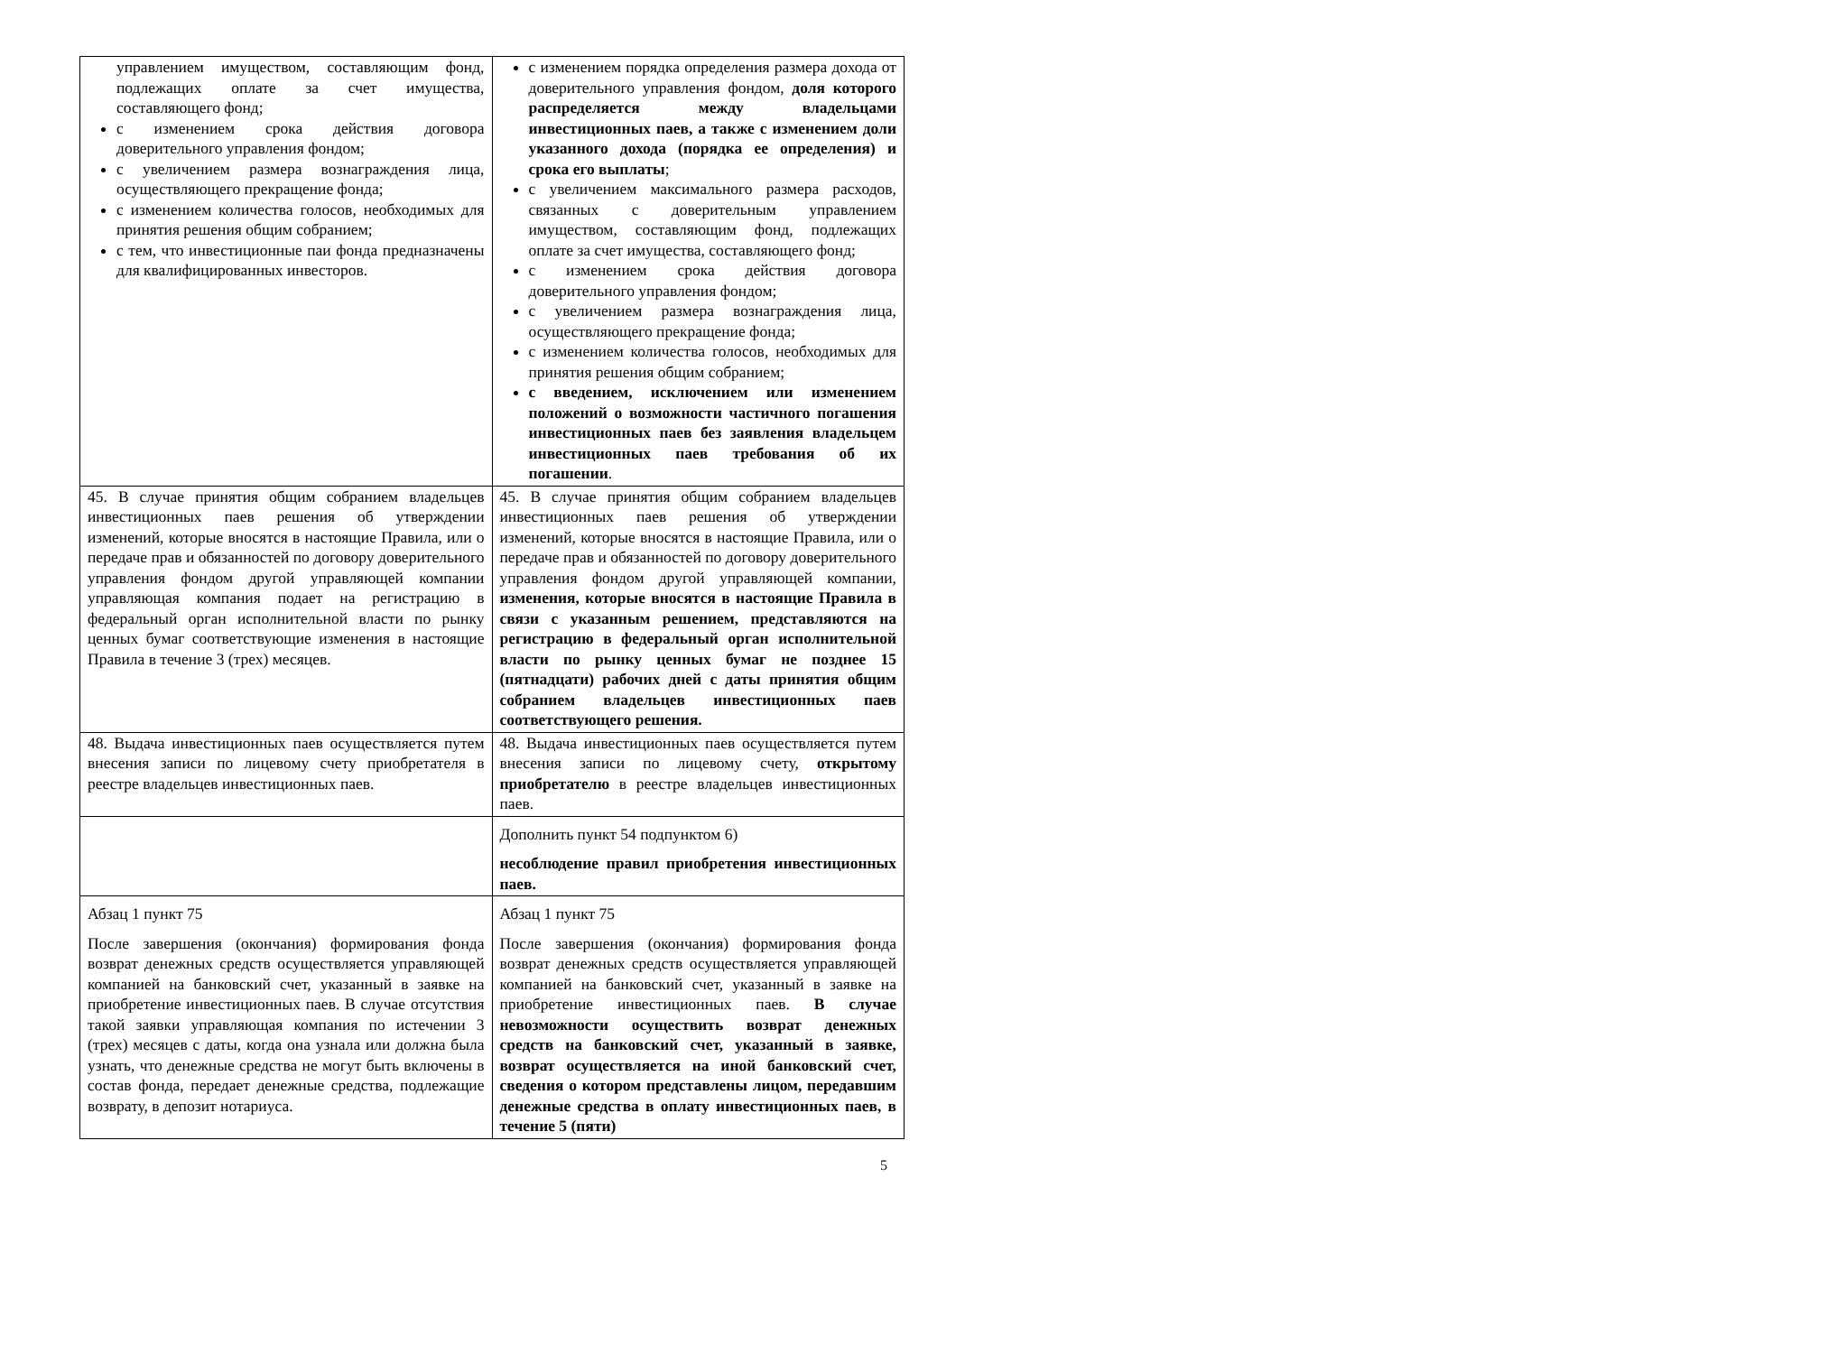| управлением имуществом, составляющим фонд, подлежащих оплате за счет имущества, составляющего фонд; с изменением срока действия договора доверительного управления фондом; с увеличением размера вознаграждения лица, осуществляющего прекращение фонда; с изменением количества голосов, необходимых для принятия решения общим собранием; с тем, что инвестиционные паи фонда предназначены для квалифицированных инвесторов. | с изменением порядка определения размера дохода от доверительного управления фондом, доля которого распределяется между владельцами инвестиционных паев, а также с изменением доли указанного дохода (порядка ее определения) и срока его выплаты ; с увеличением максимального размера расходов, связанных с доверительным управлением имуществом, составляющим фонд, подлежащих оплате за счет имущества, составляющего фонд; с изменением срока действия договора доверительного управления фондом; с увеличением размера вознаграждения лица, осуществляющего прекращение фонда; с изменением количества голосов, необходимых для принятия решения общим собранием; с введением, исключением или изменением положений о возможности частичного погашения инвестиционных паев без заявления владельцем инвестиционных паев требования об их погашении . |
| 45. В случае принятия общим собранием владельцев инвестиционных паев решения об утверждении изменений, которые вносятся в настоящие Правила, или о передаче прав и обязанностей по договору доверительного управления фондом другой управляющей компании управляющая компания подает на регистрацию в федеральный орган исполнительной власти по рынку ценных бумаг соответствующие изменения в настоящие Правила в течение 3 (трех) месяцев. | 45. В случае принятия общим собранием владельцев инвестиционных паев решения об утверждении изменений, которые вносятся в настоящие Правила, или о передаче прав и обязанностей по договору доверительного управления фондом другой управляющей компании, изменения, которые вносятся в настоящие Правила в связи с указанным решением, представляются на регистрацию в федеральный орган исполнительной власти по рынку ценных бумаг не позднее 15 (пятнадцати) рабочих дней с даты принятия общим собранием владельцев инвестиционных паев соответствующего решения. |
| 48. Выдача инвестиционных паев осуществляется путем внесения записи по лицевому счету приобретателя в реестре владельцев инвестиционных паев. | 48. Выдача инвестиционных паев осуществляется путем внесения записи по лицевому счету, открытому приобретателю в реестре владельцев инвестиционных паев. |
| | Дополнить пункт 54 подпунктом 6) несоблюдение правил приобретения инвестиционных паев. |
| Абзац 1 пункт 75 После завершения (окончания) формирования фонда возврат денежных средств осуществляется управляющей компанией на банковский счет, указанный в заявке на приобретение инвестиционных паев. В случае отсутствия такой заявки управляющая компания по истечении 3 (трех) месяцев с даты, когда она узнала или должна была узнать, что денежные средства не могут быть включены в состав фонда, передает денежные средства, подлежащие возврату, в депозит нотариуса. | Абзац 1 пункт 75 После завершения (окончания) формирования фонда возврат денежных средств осуществляется управляющей компанией на банковский счет, указанный в заявке на приобретение инвестиционных паев. В случае невозможности осуществить возврат денежных средств на банковский счет, указанный в заявке, возврат осуществляется на иной банковский счет, сведения о котором представлены лицом, передавшим денежные средства в оплату инвестиционных паев, в течение 5 (пяти) |
5